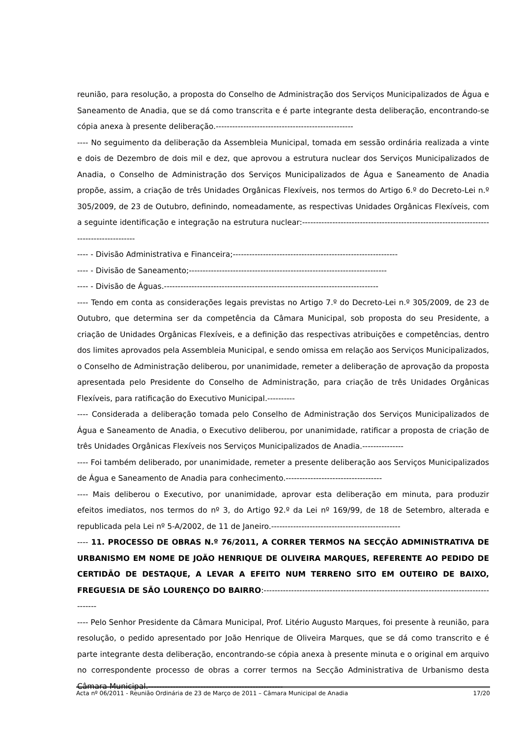reunião, para resolução, a proposta do Conselho de Administração dos Serviços Municipalizados de Água e Saneamento de Anadia, que se dá como transcrita e é parte integrante desta deliberação, encontrando-se cópia anexa à presente deliberação.--------------------------------------------------
---- No seguimento da deliberação da Assembleia Municipal, tomada em sessão ordinária realizada a vinte e dois de Dezembro de dois mil e dez, que aprovou a estrutura nuclear dos Serviços Municipalizados de Anadia, o Conselho de Administração dos Serviços Municipalizados de Água e Saneamento de Anadia propõe, assim, a criação de três Unidades Orgânicas Flexíveis, nos termos do Artigo 6.º do Decreto-Lei n.º 305/2009, de 23 de Outubro, definindo, nomeadamente, as respectivas Unidades Orgânicas Flexíveis, com a seguinte identificação e integração na estrutura nuclear:-----------------------------------------------------------------------------------------
---- - Divisão Administrativa e Financeira;------------------------------------------------------------
---- - Divisão de Saneamento;------------------------------------------------------------------------
---- - Divisão de Águas.------------------------------------------------------------------------------
---- Tendo em conta as considerações legais previstas no Artigo 7.º do Decreto-Lei n.º 305/2009, de 23 de Outubro, que determina ser da competência da Câmara Municipal, sob proposta do seu Presidente, a criação de Unidades Orgânicas Flexíveis, e a definição das respectivas atribuições e competências, dentro dos limites aprovados pela Assembleia Municipal, e sendo omissa em relação aos Serviços Municipalizados, o Conselho de Administração deliberou, por unanimidade, remeter a deliberação de aprovação da proposta apresentada pelo Presidente do Conselho de Administração, para criação de três Unidades Orgânicas Flexíveis, para ratificação do Executivo Municipal.----------
---- Considerada a deliberação tomada pelo Conselho de Administração dos Serviços Municipalizados de Água e Saneamento de Anadia, o Executivo deliberou, por unanimidade, ratificar a proposta de criação de três Unidades Orgânicas Flexíveis nos Serviços Municipalizados de Anadia.---------------
---- Foi também deliberado, por unanimidade, remeter a presente deliberação aos Serviços Municipalizados de Água e Saneamento de Anadia para conhecimento.-----------------------------------
---- Mais deliberou o Executivo, por unanimidade, aprovar esta deliberação em minuta, para produzir efeitos imediatos, nos termos do nº 3, do Artigo 92.º da Lei nº 169/99, de 18 de Setembro, alterada e republicada pela Lei nº 5-A/2002, de 11 de Janeiro.-----------------------------------------------
---- 11. PROCESSO DE OBRAS N.º 76/2011, A CORRER TERMOS NA SECÇÃO ADMINISTRATIVA DE URBANISMO EM NOME DE JOÃO HENRIQUE DE OLIVEIRA MARQUES, REFERENTE AO PEDIDO DE CERTIDÃO DE DESTAQUE, A LEVAR A EFEITO NUM TERRENO SITO EM OUTEIRO DE BAIXO, FREGUESIA DE SÃO LOURENÇO DO BAIRRO:-----------------------------------------------------------------------------------------
---- Pelo Senhor Presidente da Câmara Municipal, Prof. Litério Augusto Marques, foi presente à reunião, para resolução, o pedido apresentado por João Henrique de Oliveira Marques, que se dá como transcrito e é parte integrante desta deliberação, encontrando-se cópia anexa à presente minuta e o original em arquivo no correspondente processo de obras a correr termos na Secção Administrativa de Urbanismo desta Câmara Municipal.-------------------------------------------------
Acta nº 06/2011 - Reunião Ordinária de 23 de Março de 2011 – Câmara Municipal de Anadia 17/20